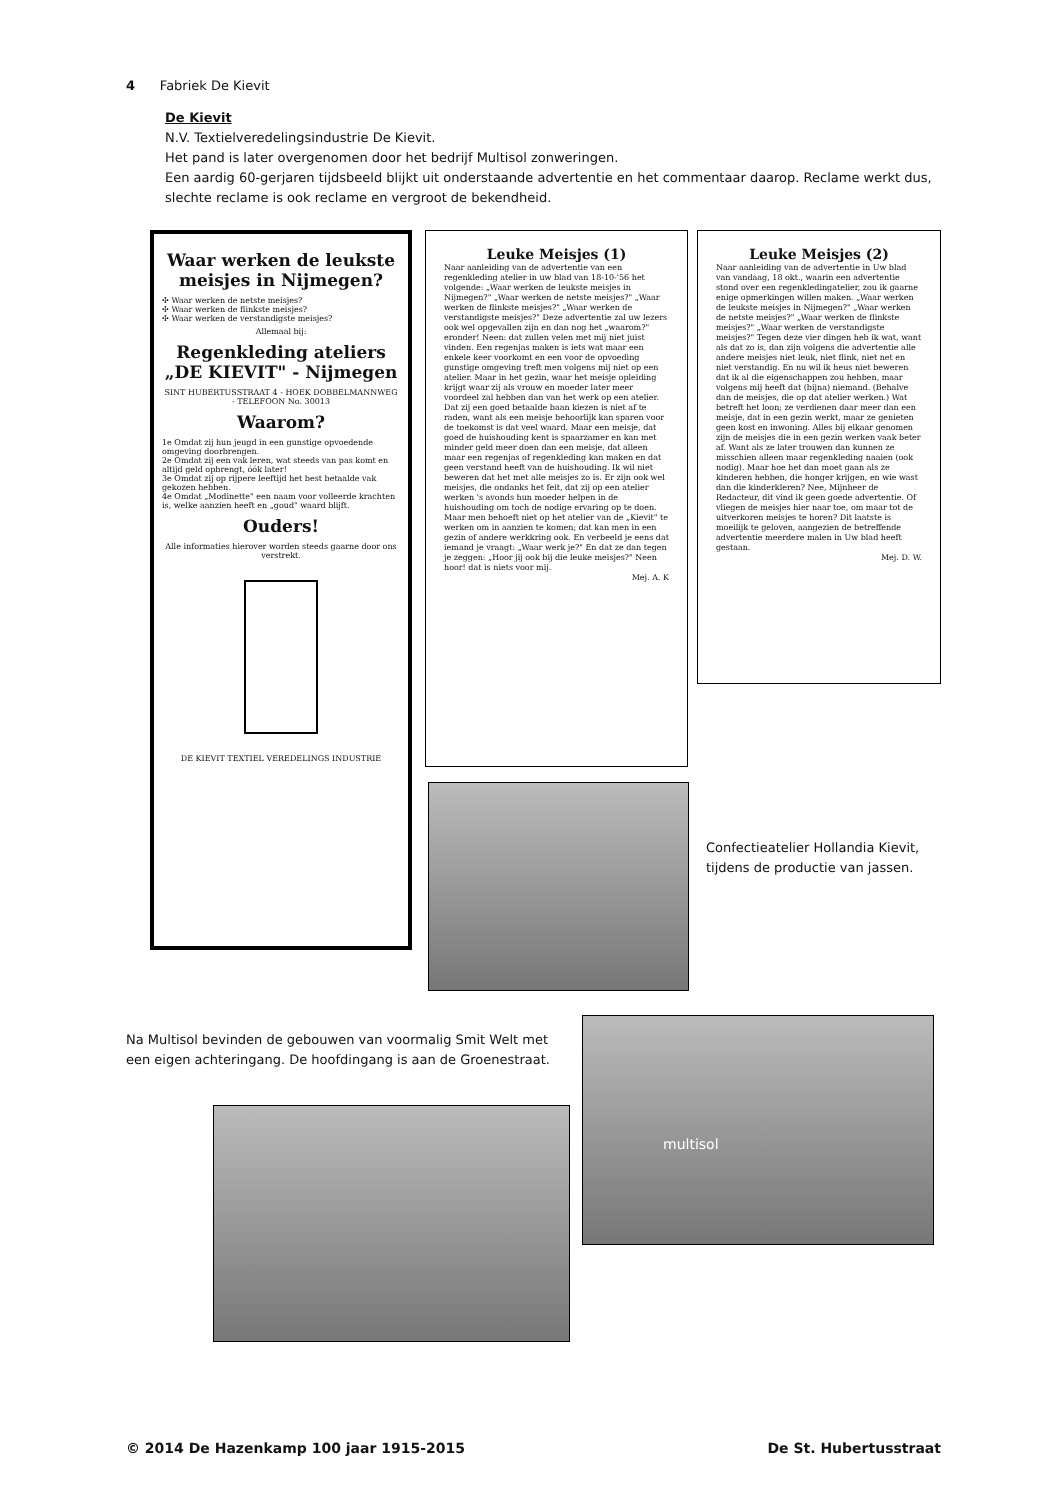4 Fabriek De Kievit
De Kievit
N.V. Textielveredelingsindustrie De Kievit.
Het pand is later overgenomen door het bedrijf Multisol zonweringen.
Een aardig 60-gerjaren tijdsbeeld blijkt uit onderstaande advertentie en het commentaar daarop. Reclame werkt dus, slechte reclame is ook reclame en vergroot de bekendheid.
Waar werken de leukste meisjes in Nijmegen?
✣ Waar werken de netste meisjes?
✣ Waar werken de flinkste meisjes?
✣ Waar werken de verstandigste meisjes?
Allemaal bij:
Regenkleding ateliers „DE KIEVIT" - Nijmegen
SINT HUBERTUSSTRAAT 4 - HOEK DOBBELMANNWEG - TELEFOON No. 30013
Waarom?
1e Omdat zij hun jeugd in een gunstige opvoedende omgeving doorbrengen.
2e Omdat zij een vak leren, wat steeds van pas komt en altijd geld opbrengt, óók later!
3e Omdat zij op rijpere leeftijd het best betaalde vak gekozen hebben.
4e Omdat „Modinette" een naam voor volleerde krachten is, welke aanzien heeft en „goud" waard blijft.
Ouders!
Alle informaties hierover worden steeds gaarne door ons verstrekt.
DE KIEVIT TEXTIEL VEREDELINGS INDUSTRIE
Leuke Meisjes (1)
Naar aanleiding van de advertentie van een regenkleding atelier in uw blad van 18-10-'56 het volgende: „Waar werken de leukste meisjes in Nijmegen?" „Waar werken de netste meisjes?" „Waar werken de flinkste meisjes?" „Waar werken de verstandigste meisjes?" Deze advertentie zal uw lezers ook wel opgevallen zijn en dan nog het „waarom?" eronder! Neen: dat zullen velen met mij niet juist vinden. Een regenjas maken is iets wat maar een enkele keer voorkomt en een voor de opvoeding gunstige omgeving treft men volgens mij niet op een atelier. Maar in het gezin, waar het meisje opleiding krijgt waar zij als vrouw en moeder later meer voordeel zal hebben dan van het werk op een atelier. Dat zij een goed betaalde baan kiezen is niet af te raden, want als een meisje behoorlijk kan sparen voor de toekomst is dat veel waard. Maar een meisje, dat goed de huishouding kent is spaarzamer en kan met minder geld meer doen dan een meisje, dat alleen maar een regenjas of regenkleding kan maken en dat geen verstand heeft van de huishouding. Ik wil niet beweren dat het met alle meisjes zo is. Er zijn ook wel meisjes, die ondanks het feit, dat zij op een atelier werken 's avonds hun moeder helpen in de huishouding om toch de nodige ervaring op te doen. Maar men behoeft niet op het atelier van de „Kievit" te werken om in aanzien te komen; dat kan men in een gezin of andere werkkring ook. En verbeeld je eens dat iemand je vraagt: „Waar werk je?" En dat ze dan tegen je zeggen: „Hoor jij ook bij die leuke meisjes?" Neen hoor! dat is niets voor mij.
Mej. A. K
Leuke Meisjes (2)
Naar aanleiding van de advertentie in Uw blad van vandaag, 18 okt., waarin een advertentie stond over een regenkledingatelier, zou ik gaarne enige opmerkingen willen maken. „Waar werken de leukste meisjes in Nijmegen?" „Waar werken de netste meisjes?" „Waar werken de flinkste meisjes?" „Waar werken de verstandigste meisjes?" Tegen deze vier dingen heb ik wat, want als dat zo is, dan zijn volgens die advertentie alle andere meisjes niet leuk, niet flink, niet net en niet verstandig. En nu wil ik heus niet beweren dat ik al die eigenschappen zou hebben, maar volgens mij heeft dat (bijna) niemand. (Behalve dan de meisjes, die op dat atelier werken.) Wat betreft het loon; ze verdienen daar meer dan een meisje, dat in een gezin werkt, maar ze genieten geen kost en inwoning. Alles bij elkaar genomen zijn de meisjes die in een gezin werken vaak beter af. Want als ze later trouwen dan kunnen ze misschien alleen maar regenkleding naaien (ook nodig). Maar hoe het dan moet gaan als ze kinderen hebben, die honger krijgen, en wie wast dan die kinderkleren? Nee, Mijnheer de Redacteur, dit vind ik geen goede advertentie. Of vliegen de meisjes hier naar toe, om maar tot de uitverkoren meisjes te horen? Dit laatste is moeilijk te geloven, aangezien de betreffende advertentie meerdere malen in Uw blad heeft gestaan.
Mej. D. W.
Confectieatelier Hollandia Kievit, tijdens de productie van jassen.
Na Multisol bevinden de gebouwen van voormalig Smit Welt met een eigen achteringang. De hoofdingang is aan de Groenestraat.
multisol
© 2014 De Hazenkamp 100 jaar 1915-2015 De St. Hubertusstraat